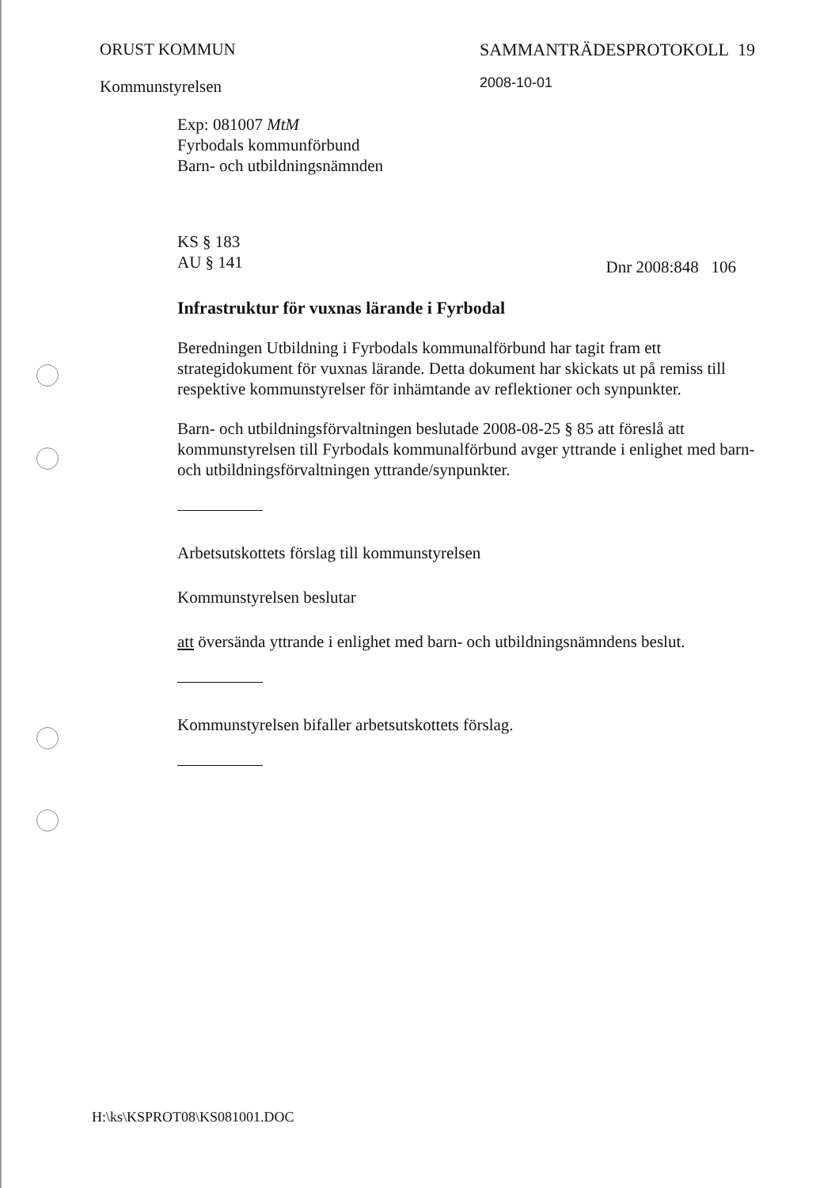ORUST KOMMUN
Kommunstyrelsen
SAMMANTRÄDESPROTOKOLL 19
2008-10-01
Exp: 081007 MtM
Fyrbodals kommunförbund
Barn- och utbildningsnämnden
KS § 183
AU § 141 Dnr 2008:848 106
Infrastruktur för vuxnas lärande i Fyrbodal
Beredningen Utbildning i Fyrbodals kommunalförbund har tagit fram ett strategidokument för vuxnas lärande. Detta dokument har skickats ut på remiss till respektive kommunstyrelser för inhämtande av reflektioner och synpunkter.
Barn- och utbildningsförvaltningen beslutade 2008-08-25 § 85 att föreslå att kommunstyrelsen till Fyrbodals kommunalförbund avger yttrande i enlighet med barn- och utbildningsförvaltningen yttrande/synpunkter.
Arbetsutskottets förslag till kommunstyrelsen
Kommunstyrelsen beslutar
att översända yttrande i enlighet med barn- och utbildningsnämndens beslut.
Kommunstyrelsen bifaller arbetsutskottets förslag.
H:\ks\KSPROT08\KS081001.DOC